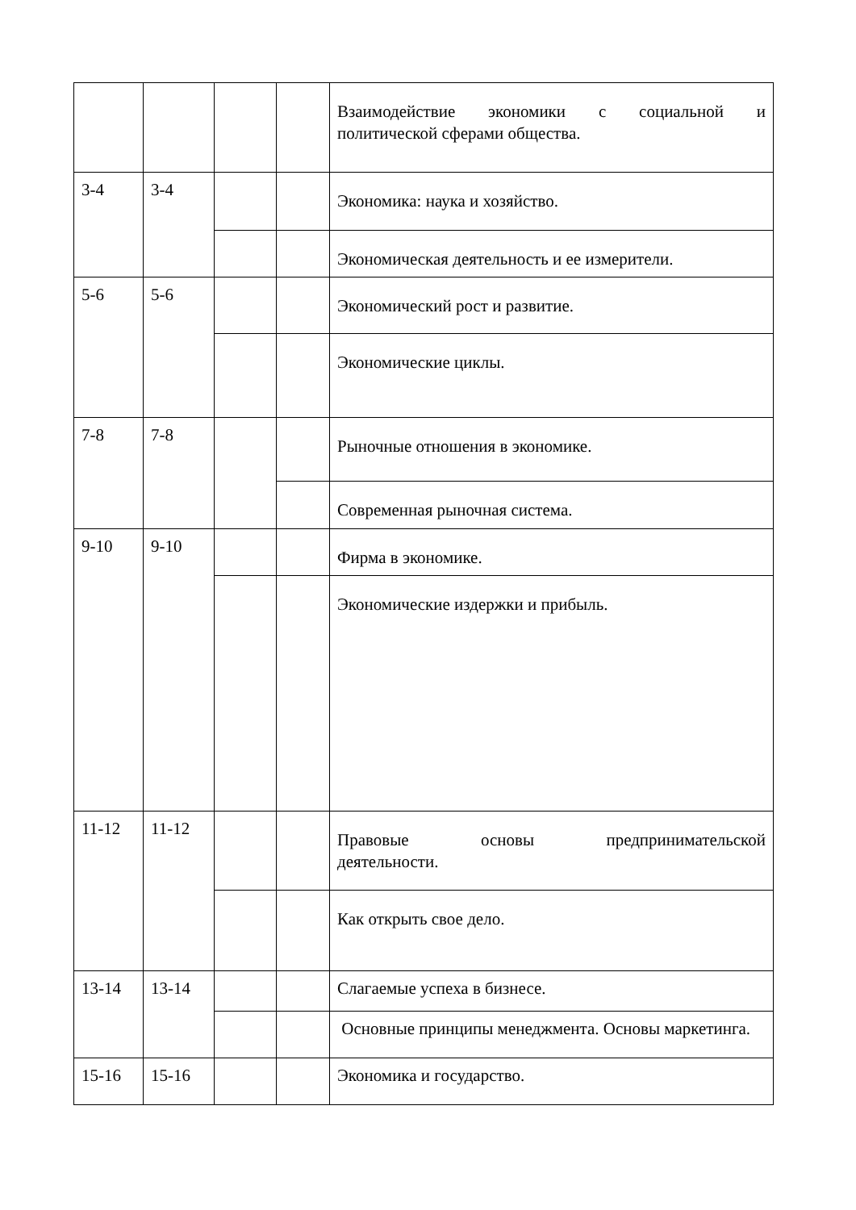| | | | | Взаимодействие экономики с социальной и политической сферами общества. |
| 3-4 | 3-4 | | | Экономика: наука и хозяйство. |
| | | | | Экономическая деятельность и ее измерители. |
| 5-6 | 5-6 | | | Экономический рост и развитие. |
| | | | | Экономические циклы. |
| 7-8 | 7-8 | | | Рыночные отношения в экономике. |
| | | | | Современная рыночная система. |
| 9-10 | 9-10 | | | Фирма в экономике. |
| | | | | Экономические издержки и прибыль. |
| 11-12 | 11-12 | | | Правовые основы предпринимательской деятельности. |
| | | | | Как открыть свое дело. |
| 13-14 | 13-14 | | | Слагаемые успеха в бизнесе. |
| | | | | Основные принципы менеджмента. Основы маркетинга. |
| 15-16 | 15-16 | | | Экономика и государство. |